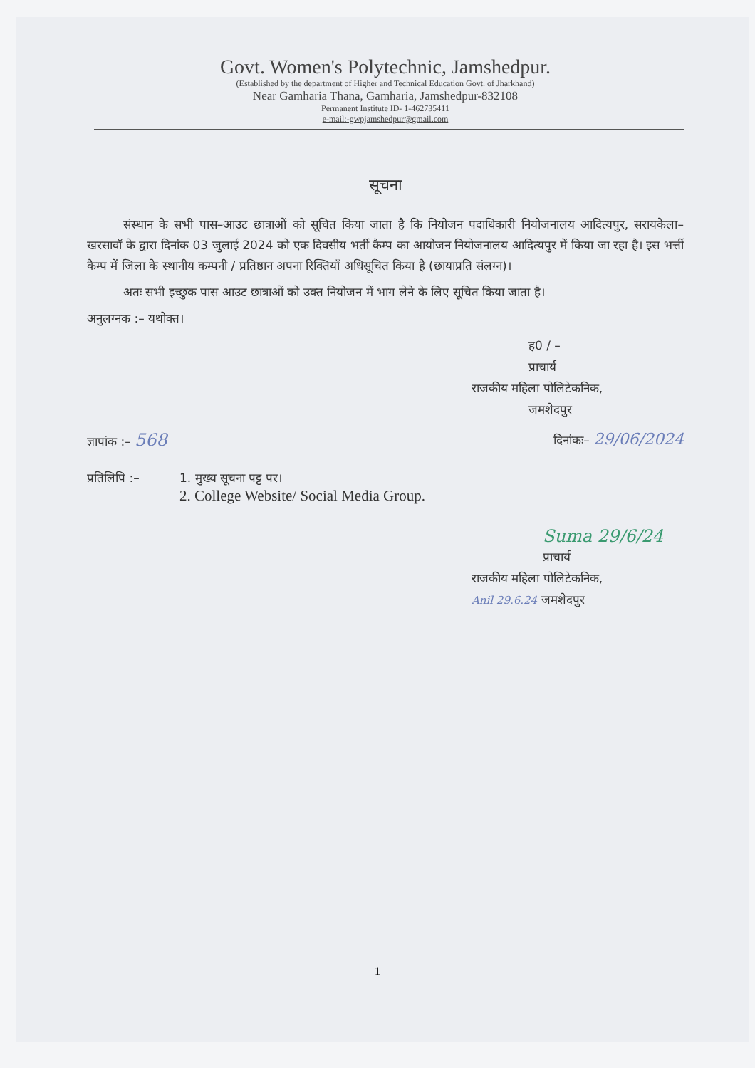Govt. Women's Polytechnic, Jamshedpur.
(Established by the department of Higher and Technical Education Govt. of Jharkhand)
Near Gamharia Thana, Gamharia, Jamshedpur-832108
Permanent Institute ID- 1-462735411
e-mail:-gwpjamshedpur@gmail.com
सूचना
   संस्थान के सभी पास–आउट छात्राओं को सूचित किया जाता है कि नियोजन पदाधिकारी नियोजनालय आदित्यपुर, सरायकेला–खरसावाँ के द्वारा दिनांक 03 जुलाई 2024 को एक दिवसीय भर्ती कैम्प का आयोजन नियोजनालय आदित्यपुर में किया जा रहा है। इस भर्त्ती कैम्प में जिला के स्थानीय कम्पनी / प्रतिष्ठान अपना रिक्तियाँ अधिसूचित किया है (छायाप्रति संलग्न)।
   अतः सभी इच्छुक पास आउट छात्राओं को उक्त नियोजन में भाग लेने के लिए सूचित किया जाता है।
अनुलग्नक :– यथोक्त।
ह0 / –
प्राचार्य
राजकीय महिला पोलिटेकनिक,
जमशेदपुर
ज्ञापांक :– 568
दिनांकः– 29/06/2024
प्रतिलिपि :– 1. मुख्य सूचना पट्ट पर।
2. College Website/ Social Media Group.
Suma 29/6/24
प्राचार्य
राजकीय महिला पोलिटेकनिक,
Anil 29.6.24 जमशेदपुर
1